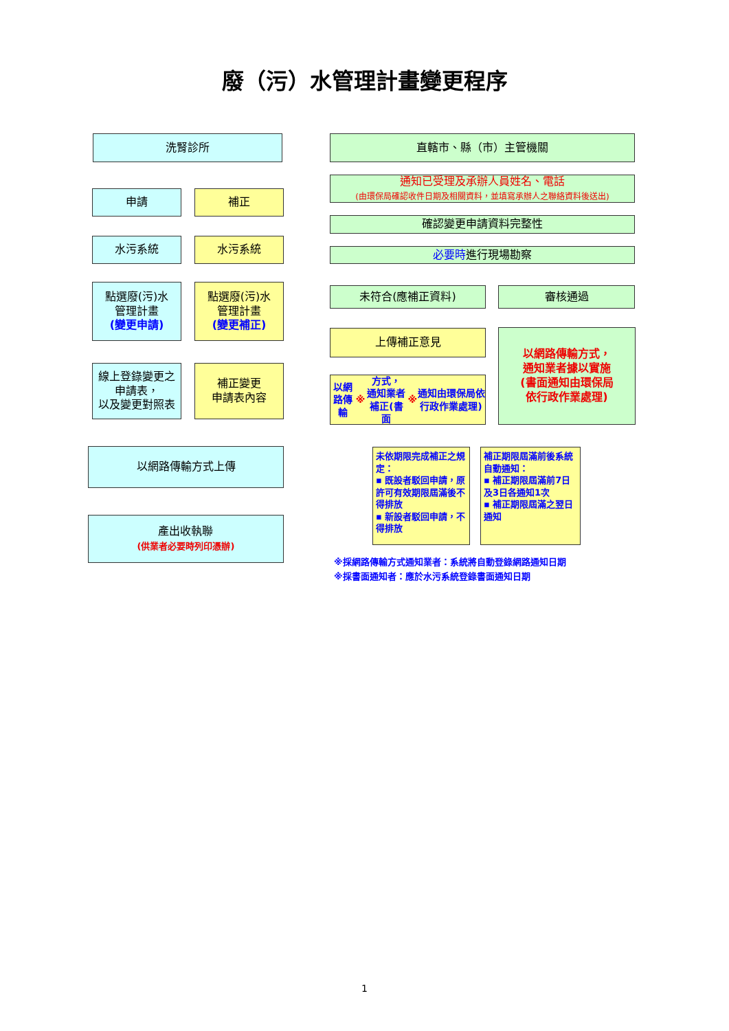廢（污）水管理計畫變更程序
洗腎診所
申請 補正
水污系統 水污系統
點選廢(污)水
管理計畫
(變更申請)
點選廢(污)水
管理計畫
(變更補正)
線上登錄變更之
申請表，
以及變更對照表
補正變更
申請表內容
以網路傳輸方式上傳
產出收執聯
(供業者必要時列印憑辦)
直轄市、縣（市）主管機關
通知已受理及承辦人員姓名、電話
(由環保局確認收件日期及相關資料，並填寫承辦人之聯絡資料後送出)
確認變更申請資料完整性
必要時 進行現場勘察
未符合(應補正資料) 審核通過
上傳補正意見
以網路傳輸 ※ 方式，
通知業者補正(書面 ※ 通知由環保局依行政作業處理)
以網路傳輸方式，
通知業者據以實施
(書面通知由環保局
依行政作業處理)
未依期限完成補正之規定：
▪ 既設者駁回申請，原許可有效期限屆滿後不得排放
▪ 新設者駁回申請，不得排放
補正期限屆滿前後系統自動通知：
▪ 補正期限屆滿前7日及3日各通知1次
▪ 補正期限屆滿之翌日通知
※採網路傳輸方式通知業者：系統將自動登錄網路通知日期
※採書面通知者：應於水污系統登錄書面通知日期
1